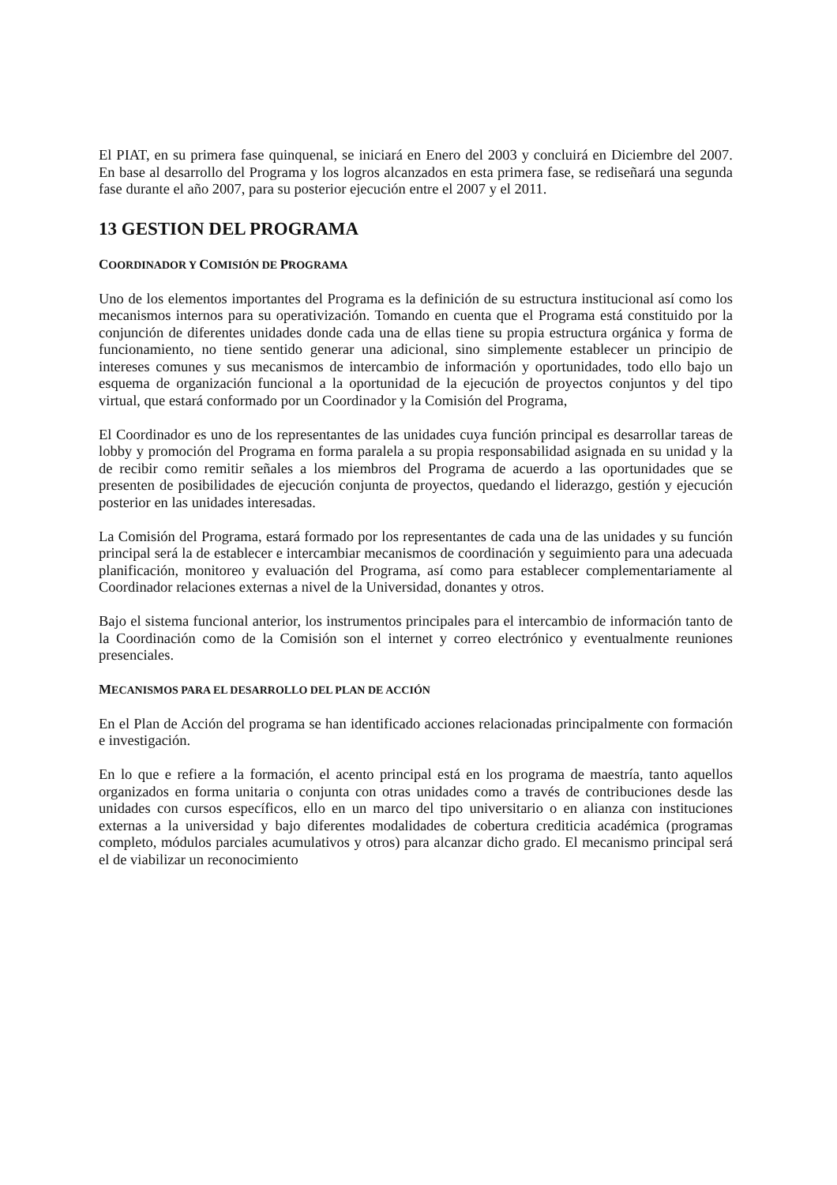El PIAT, en su primera fase quinquenal, se iniciará en Enero del 2003 y concluirá en Diciembre del 2007. En base al desarrollo del Programa y los logros alcanzados en esta primera fase, se rediseñará una segunda fase durante el año 2007, para su posterior ejecución entre el 2007 y el 2011.
13 GESTION DEL PROGRAMA
COORDINADOR Y COMISIÓN DE PROGRAMA
Uno de los elementos importantes del Programa es la definición de su estructura institucional así como los mecanismos internos para su operativización. Tomando en cuenta que el Programa está constituido por la conjunción de diferentes unidades donde cada una de ellas tiene su propia estructura orgánica y forma de funcionamiento, no tiene sentido generar una adicional, sino simplemente establecer un principio de intereses comunes y sus mecanismos de intercambio de información y oportunidades, todo ello bajo un esquema de organización funcional a la oportunidad de la ejecución de proyectos conjuntos y del tipo virtual, que estará conformado por un Coordinador y la Comisión del Programa,
El Coordinador es uno de los representantes de las unidades cuya función principal es desarrollar tareas de lobby y promoción del Programa en forma paralela a su propia responsabilidad asignada en su unidad y la de recibir como remitir señales a los miembros del Programa de acuerdo a las oportunidades que se presenten de posibilidades de ejecución conjunta de proyectos, quedando el liderazgo, gestión y ejecución posterior en las unidades interesadas.
La Comisión del Programa, estará formado por los representantes de cada una de las unidades y su función principal será la de establecer e intercambiar mecanismos de coordinación y seguimiento para una adecuada planificación, monitoreo y evaluación del Programa, así como para establecer complementariamente al Coordinador relaciones externas a nivel de la Universidad, donantes y otros.
Bajo el sistema funcional anterior, los instrumentos principales para el intercambio de información tanto de la Coordinación como de la Comisión son el internet y correo electrónico y eventualmente reuniones presenciales.
MECANISMOS PARA EL DESARROLLO DEL PLAN DE ACCIÓN
En el Plan de Acción del programa se han identificado acciones relacionadas principalmente con formación e investigación.
En lo que e refiere a la formación, el acento principal está en los programa de maestría, tanto aquellos organizados en forma unitaria o conjunta con otras unidades como a través de contribuciones desde las unidades con cursos específicos, ello en un marco del tipo universitario o en alianza con instituciones externas a la universidad y bajo diferentes modalidades de cobertura crediticia académica (programas completo, módulos parciales acumulativos y otros) para alcanzar dicho grado. El mecanismo principal será el de viabilizar un reconocimiento